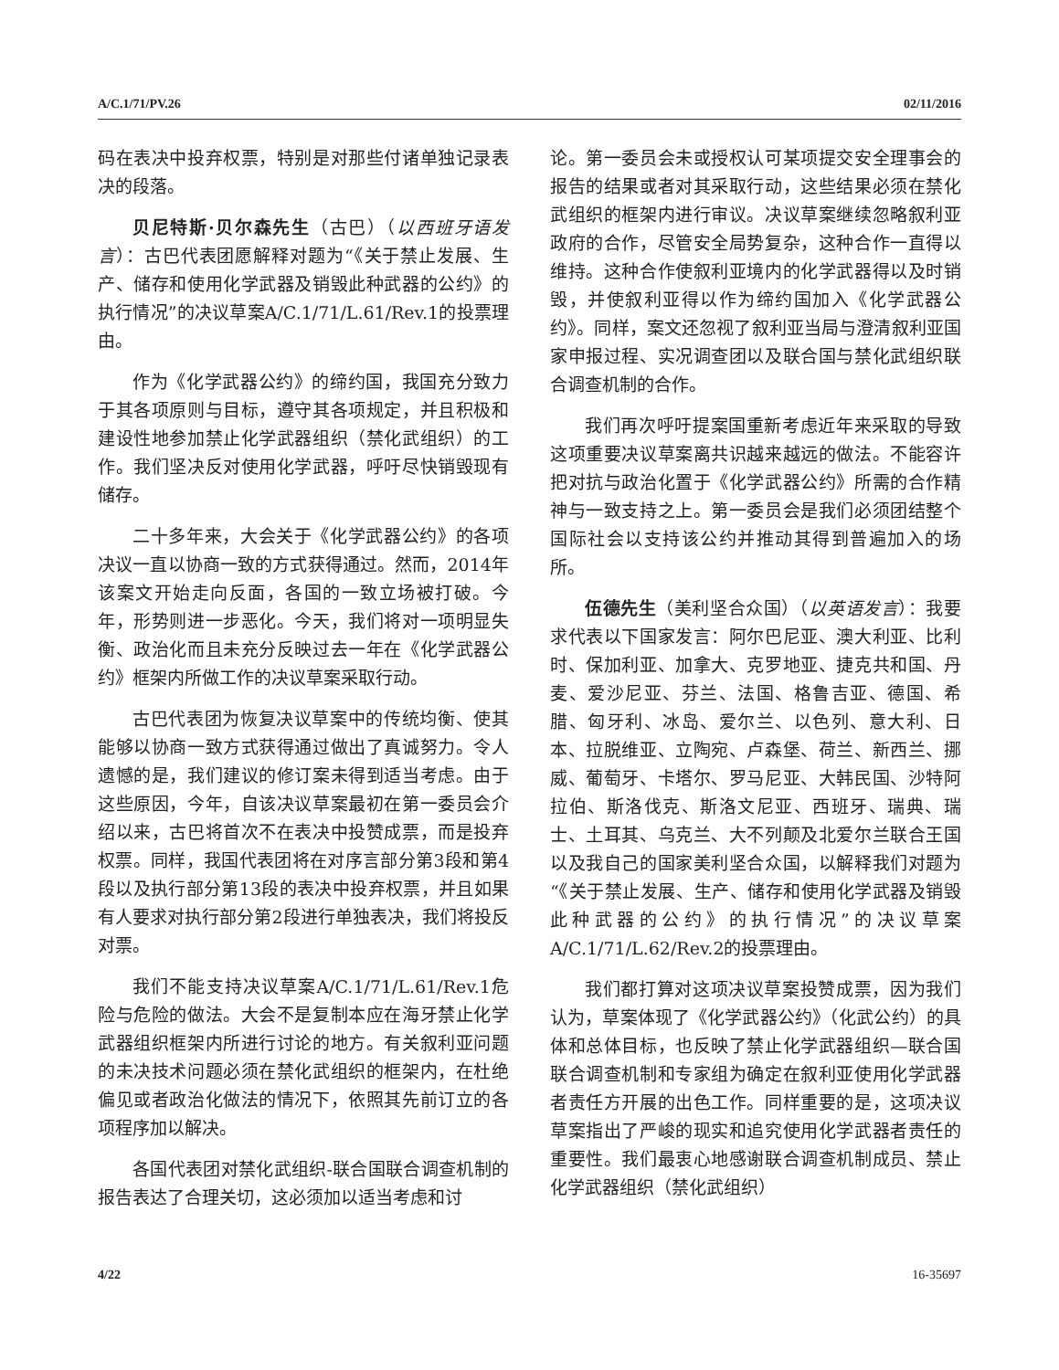A/C.1/71/PV.26 02/11/2016
码在表决中投弃权票，特别是对那些付诸单独记录表决的段落。
贝尼特斯·贝尔森先生（古巴）（以西班牙语发言）：古巴代表团愿解释对题为“《关于禁止发展、生产、储存和使用化学武器及销毁此种武器的公约》的执行情况”的决议草案A/C.1/71/L.61/Rev.1的投票理由。
作为《化学武器公约》的缔约国，我国充分致力于其各项原则与目标，遵守其各项规定，并且积极和建设性地参加禁止化学武器组织（禁化武组织）的工作。我们坚决反对使用化学武器，呼吁尽快销毁现有储存。
二十多年来，大会关于《化学武器公约》的各项决议一直以协商一致的方式获得通过。然而，2014年该案文开始走向反面，各国的一致立场被打破。今年，形势则进一步恶化。今天，我们将对一项明显失衡、政治化而且未充分反映过去一年在《化学武器公约》框架内所做工作的决议草案采取行动。
古巴代表团为恢复决议草案中的传统均衡、使其能够以协商一致方式获得通过做出了真诚努力。令人遗憾的是，我们建议的修订案未得到适当考虑。由于这些原因，今年，自该决议草案最初在第一委员会介绍以来，古巴将首次不在表决中投赞成票，而是投弃权票。同样，我国代表团将在对序言部分第3段和第4段以及执行部分第13段的表决中投弃权票，并且如果有人要求对执行部分第2段进行单独表决，我们将投反对票。
我们不能支持决议草案A/C.1/71/L.61/Rev.1危险与危险的做法。大会不是复制本应在海牙禁止化学武器组织框架内所进行讨论的地方。有关叙利亚问题的未决技术问题必须在禁化武组织的框架内，在杜绝偏见或者政治化做法的情况下，依照其先前订立的各项程序加以解决。
各国代表团对禁化武组织-联合国联合调查机制的报告表达了合理关切，这必须加以适当考虑和讨
论。第一委员会未或授权认可某项提交安全理事会的报告的结果或者对其采取行动，这些结果必须在禁化武组织的框架内进行审议。决议草案继续忽略叙利亚政府的合作，尽管安全局势复杂，这种合作一直得以维持。这种合作使叙利亚境内的化学武器得以及时销毁，并使叙利亚得以作为缔约国加入《化学武器公约》。同样，案文还忽视了叙利亚当局与澄清叙利亚国家申报过程、实况调查团以及联合国与禁化武组织联合调查机制的合作。
我们再次呼吁提案国重新考虑近年来采取的导致这项重要决议草案离共识越来越远的做法。不能容许把对抗与政治化置于《化学武器公约》所需的合作精神与一致支持之上。第一委员会是我们必须团结整个国际社会以支持该公约并推动其得到普遍加入的场所。
伍德先生（美利坚合众国）（以英语发言）：我要求代表以下国家发言：阿尔巴尼亚、澳大利亚、比利时、保加利亚、加拿大、克罗地亚、捷克共和国、丹麦、爱沙尼亚、芬兰、法国、格鲁吉亚、德国、希腊、匈牙利、冰岛、爱尔兰、以色列、意大利、日本、拉脱维亚、立陶宛、卢森堡、荷兰、新西兰、挪威、葡萄牙、卡塔尔、罗马尼亚、大韩民国、沙特阿拉伯、斯洛伐克、斯洛文尼亚、西班牙、瑞典、瑞士、土耳其、乌克兰、大不列颠及北爱尔兰联合王国以及我自己的国家美利坚合众国，以解释我们对题为“《关于禁止发展、生产、储存和使用化学武器及销毁此种武器的公约》的执行情况”的决议草案A/C.1/71/L.62/Rev.2的投票理由。
我们都打算对这项决议草案投赞成票，因为我们认为，草案体现了《化学武器公约》（化武公约）的具体和总体目标，也反映了禁止化学武器组织—联合国联合调查机制和专家组为确定在叙利亚使用化学武器者责任方开展的出色工作。同样重要的是，这项决议草案指出了严峻的现实和追究使用化学武器者责任的重要性。我们最衷心地感谢联合调查机制成员、禁止化学武器组织（禁化武组织）
4/22 16-35697